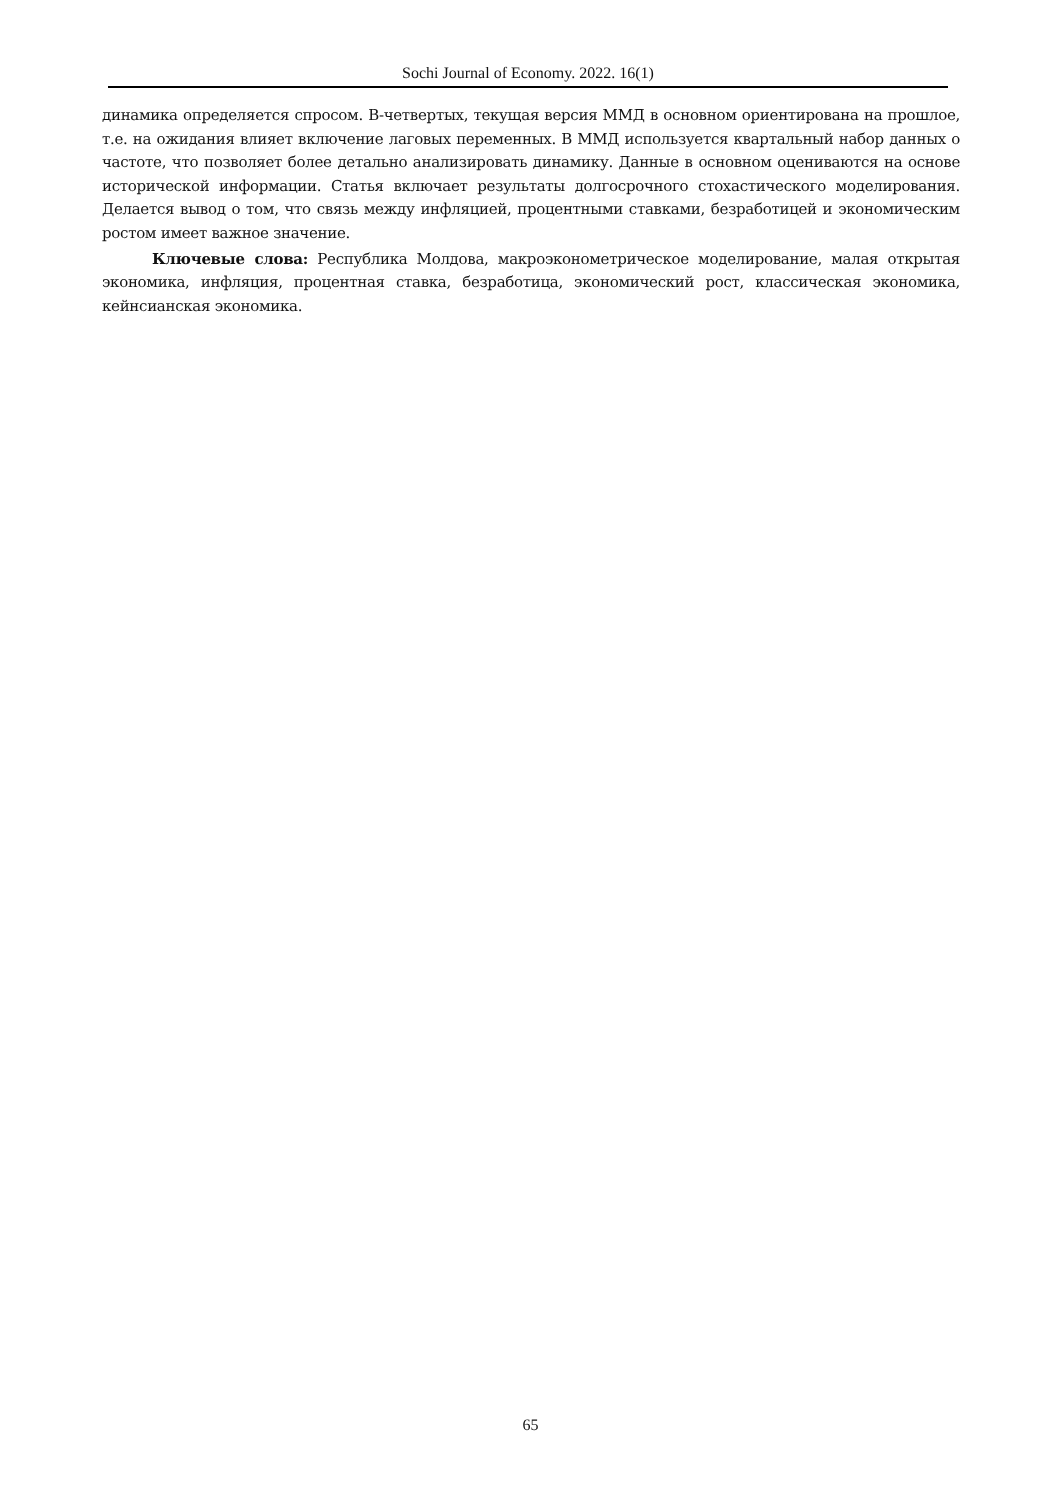Sochi Journal of Economy. 2022. 16(1)
динамика определяется спросом. В-четвертых, текущая версия ММД в основном ориентирована на прошлое, т.е. на ожидания влияет включение лаговых переменных. В ММД используется квартальный набор данных о частоте, что позволяет более детально анализировать динамику. Данные в основном оцениваются на основе исторической информации. Статья включает результаты долгосрочного стохастического моделирования. Делается вывод о том, что связь между инфляцией, процентными ставками, безработицей и экономическим ростом имеет важное значение.
Ключевые слова: Республика Молдова, макроэконометрическое моделирование, малая открытая экономика, инфляция, процентная ставка, безработица, экономический рост, классическая экономика, кейнсианская экономика.
65